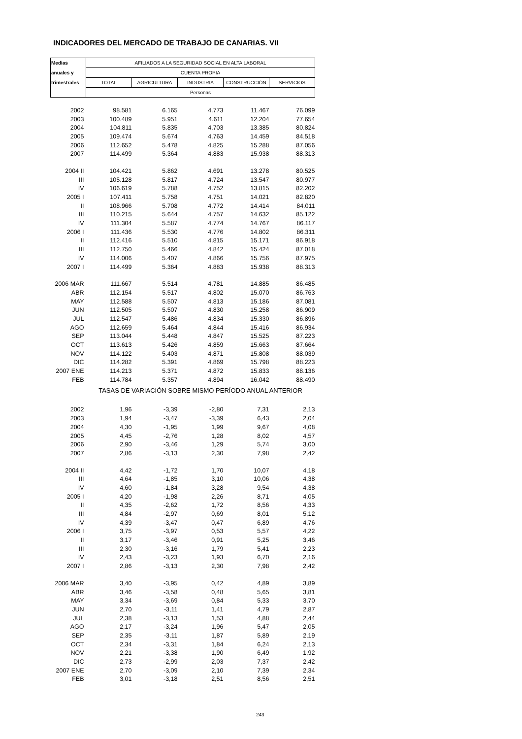INDICADORES DEL MERCADO DE TRABAJO DE CANARIAS. VII
| Medias | AFILIADOS A LA SEGURIDAD SOCIAL EN ALTA LABORAL | | | | |
| --- | --- | --- | --- | --- | --- |
| anuales y | CUENTA PROPIA | | | | |
| trimestrales | TOTAL | AGRICULTURA | INDUSTRIA | CONSTRUCCIÓN | SERVICIOS |
| | Personas | | | | |
| 2002 | 98.581 | 6.165 | 4.773 | 11.467 | 76.099 |
| 2003 | 100.489 | 5.951 | 4.611 | 12.204 | 77.654 |
| 2004 | 104.811 | 5.835 | 4.703 | 13.385 | 80.824 |
| 2005 | 109.474 | 5.674 | 4.763 | 14.459 | 84.518 |
| 2006 | 112.652 | 5.478 | 4.825 | 15.288 | 87.056 |
| 2007 | 114.499 | 5.364 | 4.883 | 15.938 | 88.313 |
| 2004 II | 104.421 | 5.862 | 4.691 | 13.278 | 80.525 |
| III | 105.128 | 5.817 | 4.724 | 13.547 | 80.977 |
| IV | 106.619 | 5.788 | 4.752 | 13.815 | 82.202 |
| 2005 I | 107.411 | 5.758 | 4.751 | 14.021 | 82.820 |
| II | 108.966 | 5.708 | 4.772 | 14.414 | 84.011 |
| III | 110.215 | 5.644 | 4.757 | 14.632 | 85.122 |
| IV | 111.304 | 5.587 | 4.774 | 14.767 | 86.117 |
| 2006 I | 111.436 | 5.530 | 4.776 | 14.802 | 86.311 |
| II | 112.416 | 5.510 | 4.815 | 15.171 | 86.918 |
| III | 112.750 | 5.466 | 4.842 | 15.424 | 87.018 |
| IV | 114.006 | 5.407 | 4.866 | 15.756 | 87.975 |
| 2007 I | 114.499 | 5.364 | 4.883 | 15.938 | 88.313 |
| 2006 MAR | 111.667 | 5.514 | 4.781 | 14.885 | 86.485 |
| ABR | 112.154 | 5.517 | 4.802 | 15.070 | 86.763 |
| MAY | 112.588 | 5.507 | 4.813 | 15.186 | 87.081 |
| JUN | 112.505 | 5.507 | 4.830 | 15.258 | 86.909 |
| JUL | 112.547 | 5.486 | 4.834 | 15.330 | 86.896 |
| AGO | 112.659 | 5.464 | 4.844 | 15.416 | 86.934 |
| SEP | 113.044 | 5.448 | 4.847 | 15.525 | 87.223 |
| OCT | 113.613 | 5.426 | 4.859 | 15.663 | 87.664 |
| NOV | 114.122 | 5.403 | 4.871 | 15.808 | 88.039 |
| DIC | 114.282 | 5.391 | 4.869 | 15.798 | 88.223 |
| 2007 ENE | 114.213 | 5.371 | 4.872 | 15.833 | 88.136 |
| FEB | 114.784 | 5.357 | 4.894 | 16.042 | 88.490 |
| | TASAS DE VARIACIÓN SOBRE MISMO PERÍODO ANUAL ANTERIOR | | | | |
| 2002 | 1,96 | -3,39 | -2,80 | 7,31 | 2,13 |
| 2003 | 1,94 | -3,47 | -3,39 | 6,43 | 2,04 |
| 2004 | 4,30 | -1,95 | 1,99 | 9,67 | 4,08 |
| 2005 | 4,45 | -2,76 | 1,28 | 8,02 | 4,57 |
| 2006 | 2,90 | -3,46 | 1,29 | 5,74 | 3,00 |
| 2007 | 2,86 | -3,13 | 2,30 | 7,98 | 2,42 |
| 2004 II | 4,42 | -1,72 | 1,70 | 10,07 | 4,18 |
| III | 4,64 | -1,85 | 3,10 | 10,06 | 4,38 |
| IV | 4,60 | -1,84 | 3,28 | 9,54 | 4,38 |
| 2005 I | 4,20 | -1,98 | 2,26 | 8,71 | 4,05 |
| II | 4,35 | -2,62 | 1,72 | 8,56 | 4,33 |
| III | 4,84 | -2,97 | 0,69 | 8,01 | 5,12 |
| IV | 4,39 | -3,47 | 0,47 | 6,89 | 4,76 |
| 2006 I | 3,75 | -3,97 | 0,53 | 5,57 | 4,22 |
| II | 3,17 | -3,46 | 0,91 | 5,25 | 3,46 |
| III | 2,30 | -3,16 | 1,79 | 5,41 | 2,23 |
| IV | 2,43 | -3,23 | 1,93 | 6,70 | 2,16 |
| 2007 I | 2,86 | -3,13 | 2,30 | 7,98 | 2,42 |
| 2006 MAR | 3,40 | -3,95 | 0,42 | 4,89 | 3,89 |
| ABR | 3,46 | -3,58 | 0,48 | 5,65 | 3,81 |
| MAY | 3,34 | -3,69 | 0,84 | 5,33 | 3,70 |
| JUN | 2,70 | -3,11 | 1,41 | 4,79 | 2,87 |
| JUL | 2,38 | -3,13 | 1,53 | 4,88 | 2,44 |
| AGO | 2,17 | -3,24 | 1,96 | 5,47 | 2,05 |
| SEP | 2,35 | -3,11 | 1,87 | 5,89 | 2,19 |
| OCT | 2,34 | -3,31 | 1,84 | 6,24 | 2,13 |
| NOV | 2,21 | -3,38 | 1,90 | 6,49 | 1,92 |
| DIC | 2,73 | -2,99 | 2,03 | 7,37 | 2,42 |
| 2007 ENE | 2,70 | -3,09 | 2,10 | 7,39 | 2,34 |
| FEB | 3,01 | -3,18 | 2,51 | 8,56 | 2,51 |
243